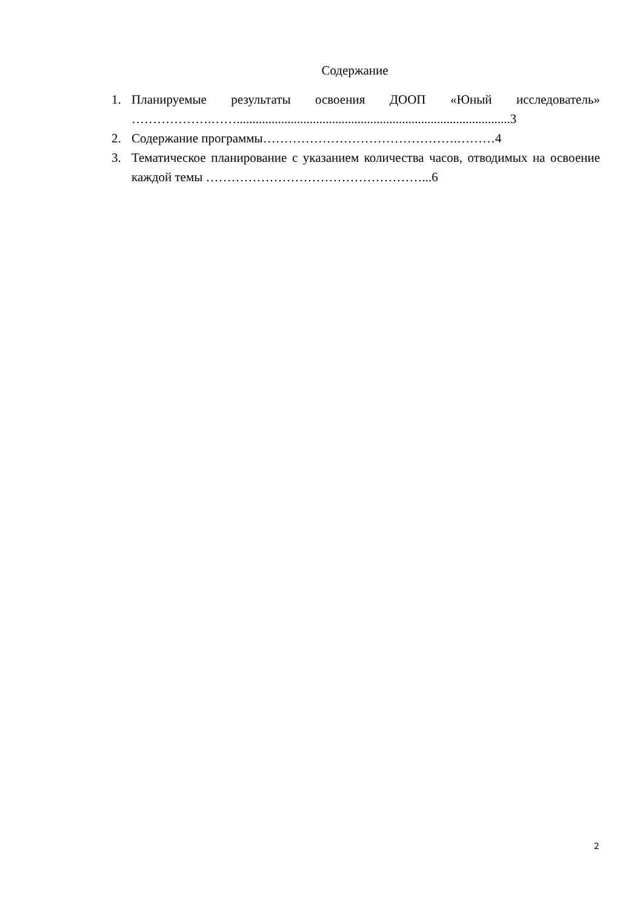Содержание
1. Планируемые результаты освоения ДООП «Юный исследователь» ……………….……......................................................................................3
2. Содержание программы……………………………………….………4
3. Тематическое планирование с указанием количества часов, отводимых на освоение каждой темы ……………………………………………...6
2